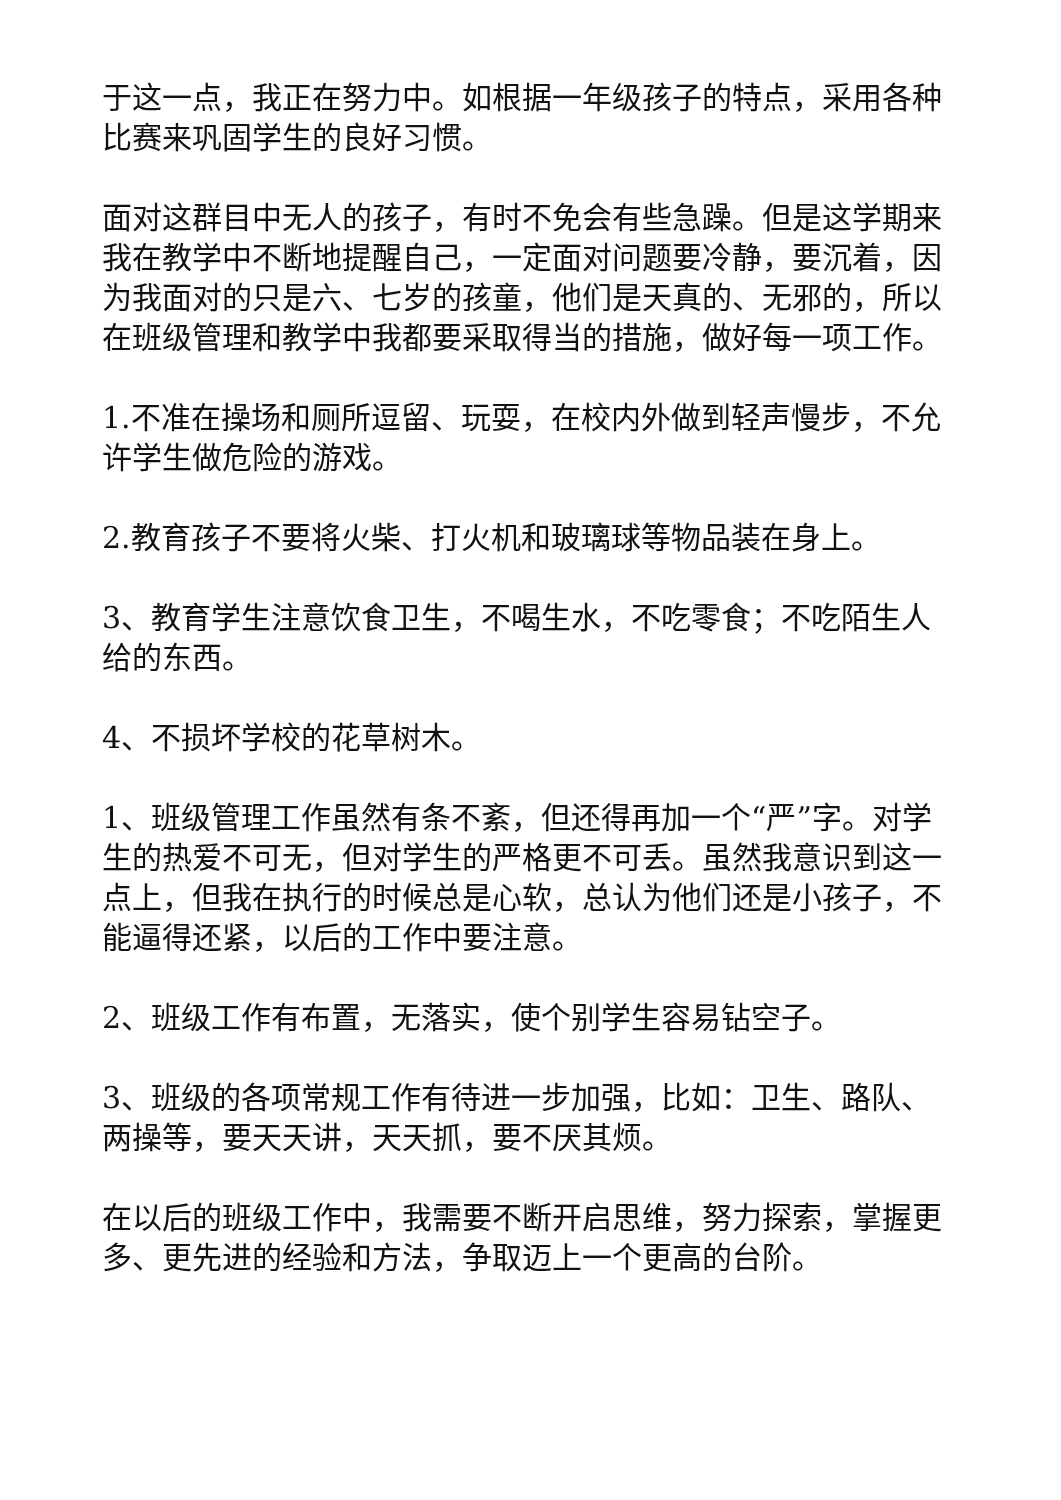于这一点，我正在努力中。如根据一年级孩子的特点，采用各种比赛来巩固学生的良好习惯。
面对这群目中无人的孩子，有时不免会有些急躁。但是这学期来我在教学中不断地提醒自己，一定面对问题要冷静，要沉着，因为我面对的只是六、七岁的孩童，他们是天真的、无邪的，所以在班级管理和教学中我都要采取得当的措施，做好每一项工作。
1.不准在操场和厕所逗留、玩耍，在校内外做到轻声慢步，不允许学生做危险的游戏。
2.教育孩子不要将火柴、打火机和玻璃球等物品装在身上。
3、教育学生注意饮食卫生，不喝生水，不吃零食；不吃陌生人给的东西。
4、不损坏学校的花草树木。
1、班级管理工作虽然有条不紊，但还得再加一个“严”字。对学生的热爱不可无，但对学生的严格更不可丢。虽然我意识到这一点上，但我在执行的时候总是心软，总认为他们还是小孩子，不能逼得还紧，以后的工作中要注意。
2、班级工作有布置，无落实，使个别学生容易钻空子。
3、班级的各项常规工作有待进一步加强，比如：卫生、路队、两操等，要天天讲，天天抓，要不厌其烦。
在以后的班级工作中，我需要不断开启思维，努力探索，掌握更多、更先进的经验和方法，争取迈上一个更高的台阶。